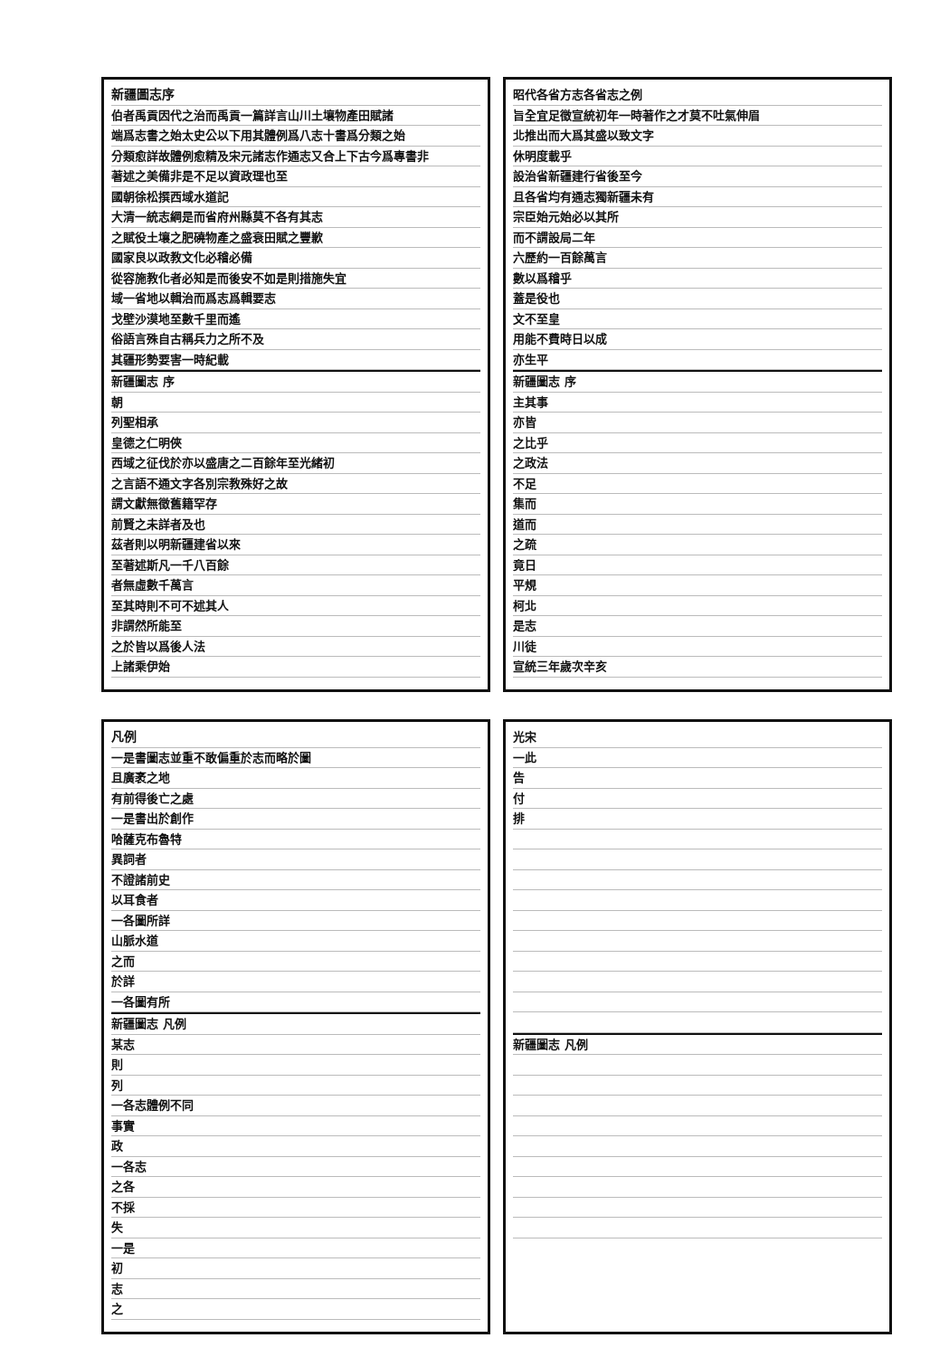新疆圖志序
伯者禹貢因代之治而禹貢一篇詳言山川土壤物產田賦諸
端爲志書之始太史公以下用其體例爲八志十書爲分類之始
分類愈詳故體例愈精及宋元諸志作通志又合上下古今爲專書非
著述之美備非是不足以資政理也至
國朝徐松撰西域水道記
大清一統志綱是而省府州縣莫不各有其志
之賦役土壤之肥磽物產之盛衰田賦之豐歉
國家良以政教文化必稽必備
從容施教化者必知是而後安不如是則措施失宜
域一省地以輯治而爲志爲輯要志
戈壁沙漠地至數千里而遙
俗語言殊自古稱兵力之所不及
其疆形勢要害一時紀載
新疆圖志 序
朝
列聖相承
皇德之仁明俠
西域之征伐於亦以盛唐之二百餘年至光緒初
之言語不通文字各別宗教殊好之故
謂文獻無徵舊籍罕存
前賢之未詳者及也
茲者則以明新疆建省以來
至著述斯凡一千八百餘
者無虛數千萬言
至其時則不可不述其人
非謂然所能至
之於皆以爲後人法
上諸乘伊始
昭代各省方志各省志之例
旨全宜足徵宣統初年一時著作之才莫不吐氣伸眉
北推出而大爲其盛以致文字
休明度載乎
設治省新疆建行省後至今
且各省均有通志獨新疆未有
宗臣始元始必以其所
而不謂設局二年
六歷約一百餘萬言
數以爲稽乎
蓋是役也
文不至皇
用能不費時日以成
亦生平
新疆圖志 序
主其事
亦皆
之比乎
之政法
不足
集而
道而
之疏
竟日
平規
柯北
是志
川徒
宣統三年歲次辛亥
凡例
一是書圖志並重不敢偏重於志而略於圖
且廣袤之地
有前得後亡之處
一是書出於創作
哈薩克布魯特
異詞者
不證諸前史
以耳食者
一各圖所詳
山脈水道
之而
於詳
一各圖有所
新疆圖志 凡例
某志
則
列
一各志體例不同
事實
政
一各志
之各
不採
失
一是
初
志
之
光宋
一此
告
付
排
新疆圖志 凡例